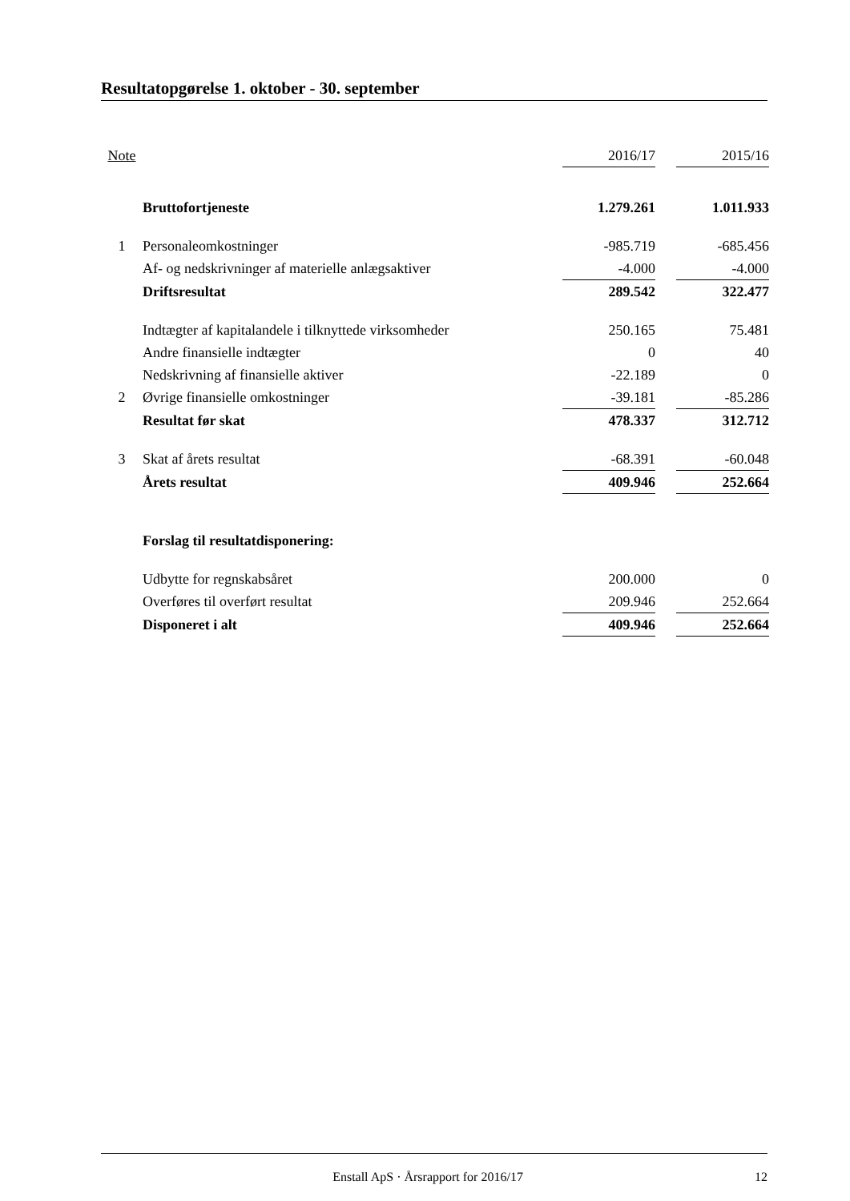Resultatopgørelse 1. oktober - 30. september
| Note | | 2016/17 | | 2015/16 |
| | Bruttofortjeneste | 1.279.261 | | 1.011.933 |
| 1 | Personaleomkostninger | -985.719 | | -685.456 |
| | Af- og nedskrivninger af materielle anlægsaktiver | -4.000 | | -4.000 |
| | Driftsresultat | 289.542 | | 322.477 |
| | Indtægter af kapitalandele i tilknyttede virksomheder | 250.165 | | 75.481 |
| | Andre finansielle indtægter | 0 | | 40 |
| | Nedskrivning af finansielle aktiver | -22.189 | | 0 |
| 2 | Øvrige finansielle omkostninger | -39.181 | | -85.286 |
| | Resultat før skat | 478.337 | | 312.712 |
| 3 | Skat af årets resultat | -68.391 | | -60.048 |
| | Årets resultat | 409.946 | | 252.664 |
| | Forslag til resultatdisponering: | | | |
| | Udbytte for regnskabsåret | 200.000 | | 0 |
| | Overføres til overført resultat | 209.946 | | 252.664 |
| | Disponeret i alt | 409.946 | | 252.664 |
Enstall ApS · Årsrapport for 2016/17
12